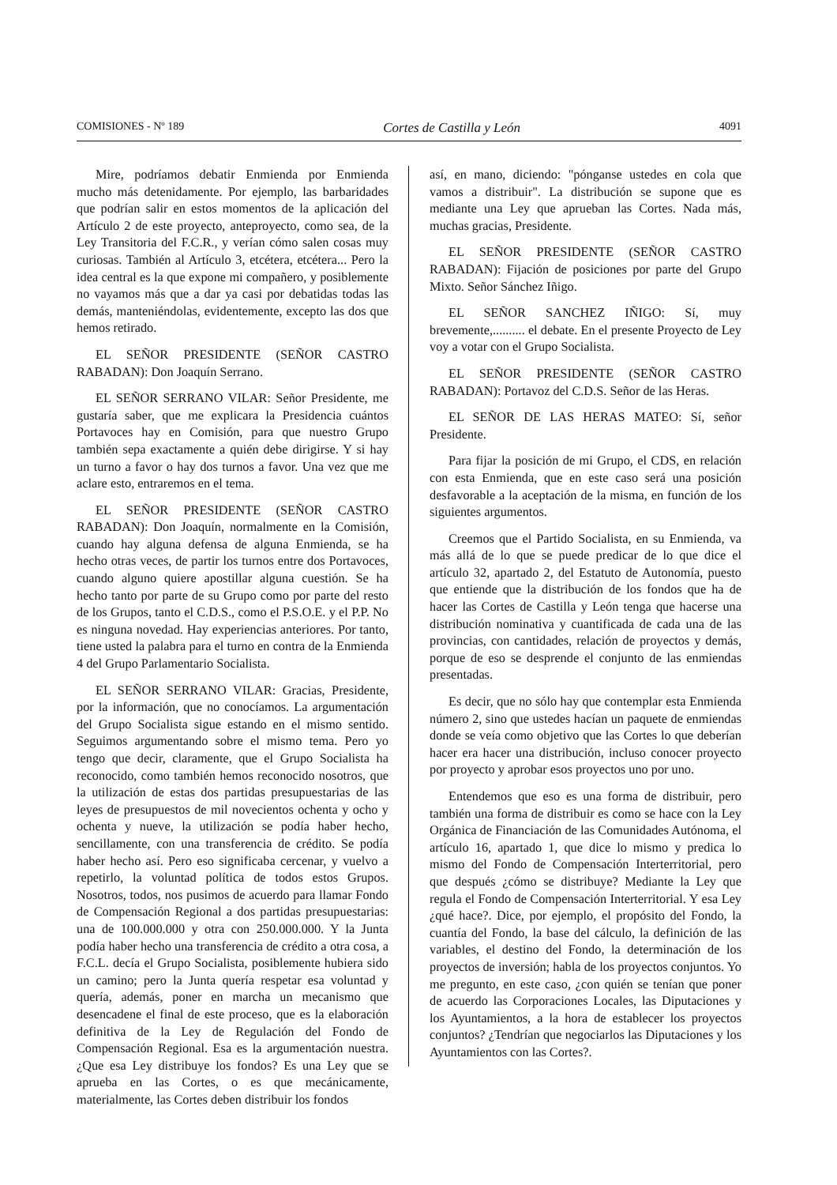COMISIONES - Nº 189 Cortes de Castilla y León 4091
Mire, podríamos debatir Enmienda por Enmienda mucho más detenidamente. Por ejemplo, las barbaridades que podrían salir en estos momentos de la aplicación del Artículo 2 de este proyecto, anteproyecto, como sea, de la Ley Transitoria del F.C.R., y verían cómo salen cosas muy curiosas. También al Artículo 3, etcétera, etcétera... Pero la idea central es la que expone mi compañero, y posiblemente no vayamos más que a dar ya casi por debatidas todas las demás, manteniéndolas, evidentemente, excepto las dos que hemos retirado.
EL SEÑOR PRESIDENTE (SEÑOR CASTRO RABADAN): Don Joaquín Serrano.
EL SEÑOR SERRANO VILAR: Señor Presidente, me gustaría saber, que me explicara la Presidencia cuántos Portavoces hay en Comisión, para que nuestro Grupo también sepa exactamente a quién debe dirigirse. Y si hay un turno a favor o hay dos turnos a favor. Una vez que me aclare esto, entraremos en el tema.
EL SEÑOR PRESIDENTE (SEÑOR CASTRO RABADAN): Don Joaquín, normalmente en la Comisión, cuando hay alguna defensa de alguna Enmienda, se ha hecho otras veces, de partir los turnos entre dos Portavoces, cuando alguno quiere apostillar alguna cuestión. Se ha hecho tanto por parte de su Grupo como por parte del resto de los Grupos, tanto el C.D.S., como el P.S.O.E. y el P.P. No es ninguna novedad. Hay experiencias anteriores. Por tanto, tiene usted la palabra para el turno en contra de la Enmienda 4 del Grupo Parlamentario Socialista.
EL SEÑOR SERRANO VILAR: Gracias, Presidente, por la información, que no conocíamos. La argumentación del Grupo Socialista sigue estando en el mismo sentido. Seguimos argumentando sobre el mismo tema. Pero yo tengo que decir, claramente, que el Grupo Socialista ha reconocido, como también hemos reconocido nosotros, que la utilización de estas dos partidas presupuestarias de las leyes de presupuestos de mil novecientos ochenta y ocho y ochenta y nueve, la utilización se podía haber hecho, sencillamente, con una transferencia de crédito. Se podía haber hecho así. Pero eso significaba cercenar, y vuelvo a repetirlo, la voluntad política de todos estos Grupos. Nosotros, todos, nos pusimos de acuerdo para llamar Fondo de Compensación Regional a dos partidas presupuestarias: una de 100.000.000 y otra con 250.000.000. Y la Junta podía haber hecho una transferencia de crédito a otra cosa, a F.C.L. decía el Grupo Socialista, posiblemente hubiera sido un camino; pero la Junta quería respetar esa voluntad y quería, además, poner en marcha un mecanismo que desencadene el final de este proceso, que es la elaboración definitiva de la Ley de Regulación del Fondo de Compensación Regional. Esa es la argumentación nuestra. ¿Que esa Ley distribuye los fondos? Es una Ley que se aprueba en las Cortes, o es que mecánicamente, materialmente, las Cortes deben distribuir los fondos
así, en mano, diciendo: "pónganse ustedes en cola que vamos a distribuir". La distribución se supone que es mediante una Ley que aprueban las Cortes. Nada más, muchas gracias, Presidente.
EL SEÑOR PRESIDENTE (SEÑOR CASTRO RABADAN): Fijación de posiciones por parte del Grupo Mixto. Señor Sánchez Iñigo.
EL SEÑOR SANCHEZ IÑIGO: Sí, muy brevemente,.......... el debate. En el presente Proyecto de Ley voy a votar con el Grupo Socialista.
EL SEÑOR PRESIDENTE (SEÑOR CASTRO RABADAN): Portavoz del C.D.S. Señor de las Heras.
EL SEÑOR DE LAS HERAS MATEO: Sí, señor Presidente.
Para fijar la posición de mi Grupo, el CDS, en relación con esta Enmienda, que en este caso será una posición desfavorable a la aceptación de la misma, en función de los siguientes argumentos.
Creemos que el Partido Socialista, en su Enmienda, va más allá de lo que se puede predicar de lo que dice el artículo 32, apartado 2, del Estatuto de Autonomía, puesto que entiende que la distribución de los fondos que ha de hacer las Cortes de Castilla y León tenga que hacerse una distribución nominativa y cuantificada de cada una de las provincias, con cantidades, relación de proyectos y demás, porque de eso se desprende el conjunto de las enmiendas presentadas.
Es decir, que no sólo hay que contemplar esta Enmienda número 2, sino que ustedes hacían un paquete de enmiendas donde se veía como objetivo que las Cortes lo que deberían hacer era hacer una distribución, incluso conocer proyecto por proyecto y aprobar esos proyectos uno por uno.
Entendemos que eso es una forma de distribuir, pero también una forma de distribuir es como se hace con la Ley Orgánica de Financiación de las Comunidades Autónoma, el artículo 16, apartado 1, que dice lo mismo y predica lo mismo del Fondo de Compensación Interterritorial, pero que después ¿cómo se distribuye? Mediante la Ley que regula el Fondo de Compensación Interterritorial. Y esa Ley ¿qué hace?. Dice, por ejemplo, el propósito del Fondo, la cuantía del Fondo, la base del cálculo, la definición de las variables, el destino del Fondo, la determinación de los proyectos de inversión; habla de los proyectos conjuntos. Yo me pregunto, en este caso, ¿con quién se tenían que poner de acuerdo las Corporaciones Locales, las Diputaciones y los Ayuntamientos, a la hora de establecer los proyectos conjuntos? ¿Tendrían que negociarlos las Diputaciones y los Ayuntamientos con las Cortes?.